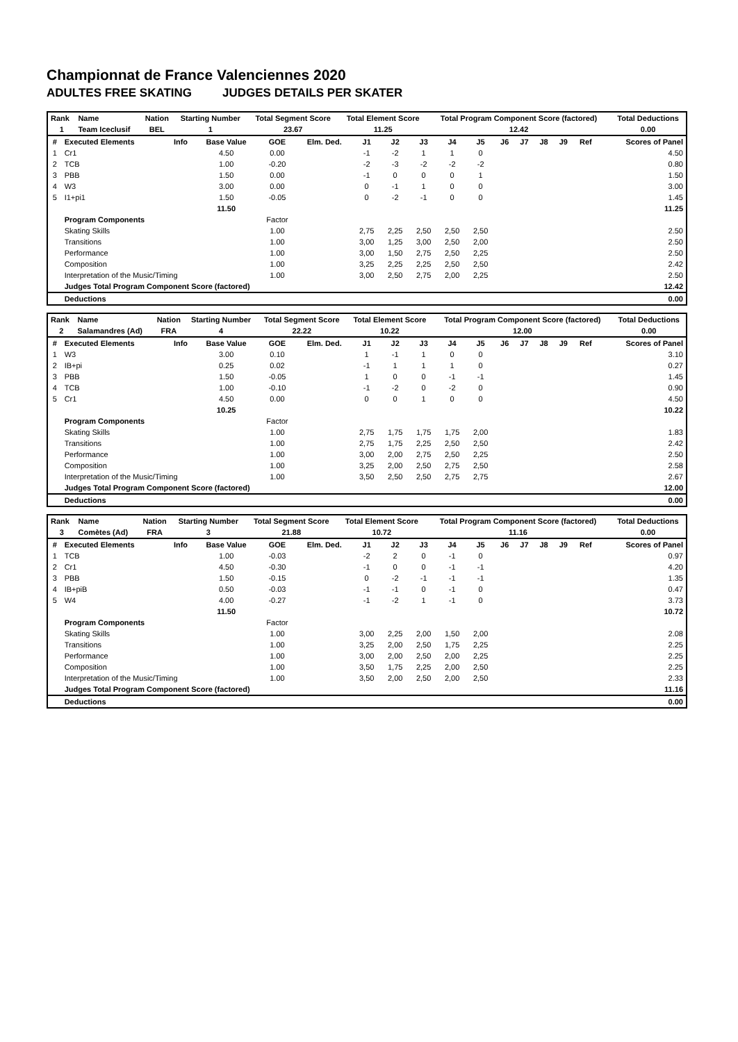Championnat de France Valenciennes 2020
ADULTES FREE SKATING JUDGES DETAILS PER SKATER
| Rank | Name | Nation | Starting Number | Total Segment Score | Total Element Score | Total Program Component Score (factored) | Total Deductions |
| --- | --- | --- | --- | --- | --- | --- | --- |
| 1 | Team Iceclusif | BEL | 1 | 23.67 | 11.25 | 12.42 | 0.00 |
| # | Executed Elements | Info | Base Value | GOE | Elm. Ded. | J1 | J2 | J3 | J4 | J5 | J6 | J7 | J8 | J9 | Ref | Scores of Panel |
| --- | --- | --- | --- | --- | --- | --- | --- | --- | --- | --- | --- | --- | --- | --- | --- | --- |
| 1 | Cr1 | | 4.50 | 0.00 | | -1 | -2 | 1 | 1 | 0 | | | | | | 4.50 |
| 2 | TCB | | 1.00 | -0.20 | | -2 | -3 | -2 | -2 | -2 | | | | | | 0.80 |
| 3 | PBB | | 1.50 | 0.00 | | -1 | 0 | 0 | 0 | 1 | | | | | | 1.50 |
| 4 | W3 | | 3.00 | 0.00 | | 0 | -1 | 1 | 0 | 0 | | | | | | 3.00 |
| 5 | I1+pi1 | | 1.50 | -0.05 | | 0 | -2 | -1 | 0 | 0 | | | | | | 1.45 |
| | | | 11.50 | | | | | | | | | | | | | 11.25 |
| | Program Components | | | Factor | | | | | | | | | | | | |
| | Skating Skills | | | 1.00 | | 2,75 | 2,25 | 2,50 | 2,50 | 2,50 | | | | | | 2.50 |
| | Transitions | | | 1.00 | | 3,00 | 1,25 | 3,00 | 2,50 | 2,00 | | | | | | 2.50 |
| | Performance | | | 1.00 | | 3,00 | 1,50 | 2,75 | 2,50 | 2,25 | | | | | | 2.50 |
| | Composition | | | 1.00 | | 3,25 | 2,25 | 2,25 | 2,50 | 2,50 | | | | | | 2.42 |
| | Interpretation of the Music/Timing | | | 1.00 | | 3,00 | 2,50 | 2,75 | 2,00 | 2,25 | | | | | | 2.50 |
| | Judges Total Program Component Score (factored) | | | | | | | | | | | | | | | 12.42 |
| | Deductions | | | | | | | | | | | | | | | 0.00 |
| Rank | Name | Nation | Starting Number | Total Segment Score | Total Element Score | Total Program Component Score (factored) | Total Deductions |
| --- | --- | --- | --- | --- | --- | --- | --- |
| 2 | Salamandres (Ad) | FRA | 4 | 22.22 | 10.22 | 12.00 | 0.00 |
| # | Executed Elements | Info | Base Value | GOE | Elm. Ded. | J1 | J2 | J3 | J4 | J5 | J6 | J7 | J8 | J9 | Ref | Scores of Panel |
| --- | --- | --- | --- | --- | --- | --- | --- | --- | --- | --- | --- | --- | --- | --- | --- | --- |
| 1 | W3 | | 3.00 | 0.10 | | 1 | -1 | 1 | 0 | 0 | | | | | | 3.10 |
| 2 | IB+pi | | 0.25 | 0.02 | | -1 | 1 | 1 | 1 | 0 | | | | | | 0.27 |
| 3 | PBB | | 1.50 | -0.05 | | 1 | 0 | 0 | -1 | -1 | | | | | | 1.45 |
| 4 | TCB | | 1.00 | -0.10 | | -1 | -2 | 0 | -2 | 0 | | | | | | 0.90 |
| 5 | Cr1 | | 4.50 | 0.00 | | 0 | 0 | 1 | 0 | 0 | | | | | | 4.50 |
| | | | 10.25 | | | | | | | | | | | | | 10.22 |
| | Program Components | | | Factor | | | | | | | | | | | | |
| | Skating Skills | | | 1.00 | | 2,75 | 1,75 | 1,75 | 1,75 | 2,00 | | | | | | 1.83 |
| | Transitions | | | 1.00 | | 2,75 | 1,75 | 2,25 | 2,50 | 2,50 | | | | | | 2.42 |
| | Performance | | | 1.00 | | 3,00 | 2,00 | 2,75 | 2,50 | 2,25 | | | | | | 2.50 |
| | Composition | | | 1.00 | | 3,25 | 2,00 | 2,50 | 2,75 | 2,50 | | | | | | 2.58 |
| | Interpretation of the Music/Timing | | | 1.00 | | 3,50 | 2,50 | 2,50 | 2,75 | 2,75 | | | | | | 2.67 |
| | Judges Total Program Component Score (factored) | | | | | | | | | | | | | | | 12.00 |
| | Deductions | | | | | | | | | | | | | | | 0.00 |
| Rank | Name | Nation | Starting Number | Total Segment Score | Total Element Score | Total Program Component Score (factored) | Total Deductions |
| --- | --- | --- | --- | --- | --- | --- | --- |
| 3 | Comètes (Ad) | FRA | 3 | 21.88 | 10.72 | 11.16 | 0.00 |
| # | Executed Elements | Info | Base Value | GOE | Elm. Ded. | J1 | J2 | J3 | J4 | J5 | J6 | J7 | J8 | J9 | Ref | Scores of Panel |
| --- | --- | --- | --- | --- | --- | --- | --- | --- | --- | --- | --- | --- | --- | --- | --- | --- |
| 1 | TCB | | 1.00 | -0.03 | | -2 | 2 | 0 | -1 | 0 | | | | | | 0.97 |
| 2 | Cr1 | | 4.50 | -0.30 | | -1 | 0 | 0 | -1 | -1 | | | | | | 4.20 |
| 3 | PBB | | 1.50 | -0.15 | | 0 | -2 | -1 | -1 | -1 | | | | | | 1.35 |
| 4 | IB+piB | | 0.50 | -0.03 | | -1 | -1 | 0 | -1 | 0 | | | | | | 0.47 |
| 5 | W4 | | 4.00 | -0.27 | | -1 | -2 | 1 | -1 | 0 | | | | | | 3.73 |
| | | | 11.50 | | | | | | | | | | | | | 10.72 |
| | Program Components | | | Factor | | | | | | | | | | | | |
| | Skating Skills | | | 1.00 | | 3,00 | 2,25 | 2,00 | 1,50 | 2,00 | | | | | | 2.08 |
| | Transitions | | | 1.00 | | 3,25 | 2,00 | 2,50 | 1,75 | 2,25 | | | | | | 2.25 |
| | Performance | | | 1.00 | | 3,00 | 2,00 | 2,50 | 2,00 | 2,25 | | | | | | 2.25 |
| | Composition | | | 1.00 | | 3,50 | 1,75 | 2,25 | 2,00 | 2,50 | | | | | | 2.25 |
| | Interpretation of the Music/Timing | | | 1.00 | | 3,50 | 2,00 | 2,50 | 2,00 | 2,50 | | | | | | 2.33 |
| | Judges Total Program Component Score (factored) | | | | | | | | | | | | | | | 11.16 |
| | Deductions | | | | | | | | | | | | | | | 0.00 |